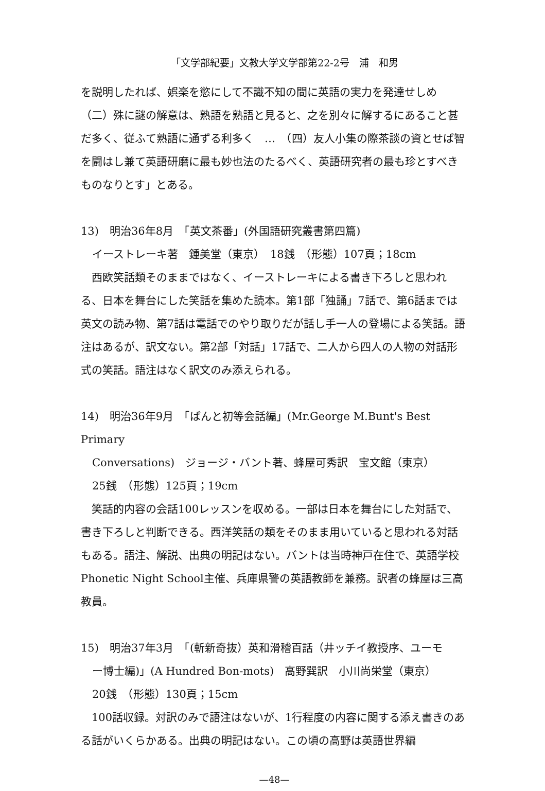「文学部紀要」文教大学文学部第22-2号　浦　和男
を説明したれば、娯楽を慾にして不識不知の間に英語の実力を発達せしめ（二）殊に謎の解意は、熟語を熟語と見ると、之を別々に解するにあること甚だ多く、従ふて熟語に通ずる利多く　…　（四）友人小集の際茶談の資とせば智を闘はし兼て英語研磨に最も妙也法のたるべく、英語研究者の最も珍とすべきものなりとす」とある。
13)　明治36年8月　「英文茶番」(外国語研究叢書第四篇)
イーストレーキ著　鍾美堂（東京）　18銭　（形態）107頁；18cm
　西欧笑話類そのままではなく、イーストレーキによる書き下ろしと思われる、日本を舞台にした笑話を集めた読本。第1部「独誦」7話で、第6話までは英文の読み物、第7話は電話でのやり取りだが話し手一人の登場による笑話。語注はあるが、訳文ない。第2部「対話」17話で、二人から四人の人物の対話形式の笑話。語注はなく訳文のみ添えられる。
14)　明治36年9月　「ばんと初等会話編」(Mr.George M.Bunt's Best Primary
Conversations)　ジョージ・バント著、蜂屋可秀訳　宝文館（東京）
25銭　（形態）125頁；19cm
　笑話的内容の会話100レッスンを収める。一部は日本を舞台にした対話で、書き下ろしと判断できる。西洋笑話の類をそのまま用いていると思われる対話もある。語注、解説、出典の明記はない。バントは当時神戸在住で、英語学校Phonetic Night School主催、兵庫県警の英語教師を兼務。訳者の蜂屋は三高教員。
15)　明治37年3月　「(斬新奇抜）英和滑稽百話（井ッチイ教授序、ユーモ
ー博士編)」(A Hundred Bon-mots)　高野巽訳　小川尚栄堂（東京）
20銭　（形態）130頁；15cm
　100話収録。対訳のみで語注はないが、1行程度の内容に関する添え書きのある話がいくらかある。出典の明記はない。この頃の高野は英語世界編
—48—